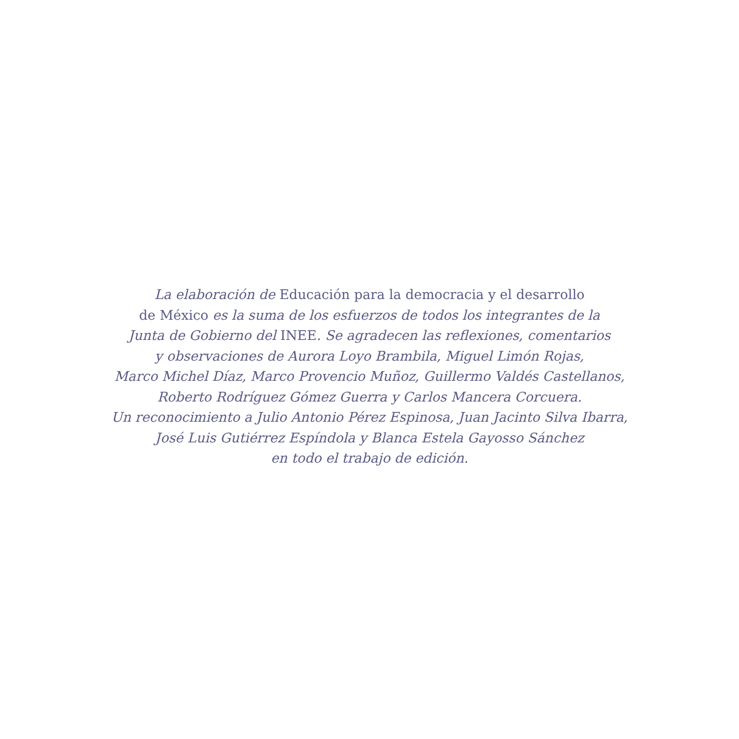La elaboración de Educación para la democracia y el desarrollo
de México es la suma de los esfuerzos de todos los integrantes de la
Junta de Gobierno del INEE. Se agradecen las reflexiones, comentarios
y observaciones de Aurora Loyo Brambila, Miguel Limón Rojas,
Marco Michel Díaz, Marco Provencio Muñoz, Guillermo Valdés Castellanos,
Roberto Rodríguez Gómez Guerra y Carlos Mancera Corcuera.
Un reconocimiento a Julio Antonio Pérez Espinosa, Juan Jacinto Silva Ibarra,
José Luis Gutiérrez Espíndola y Blanca Estela Gayosso Sánchez
en todo el trabajo de edición.